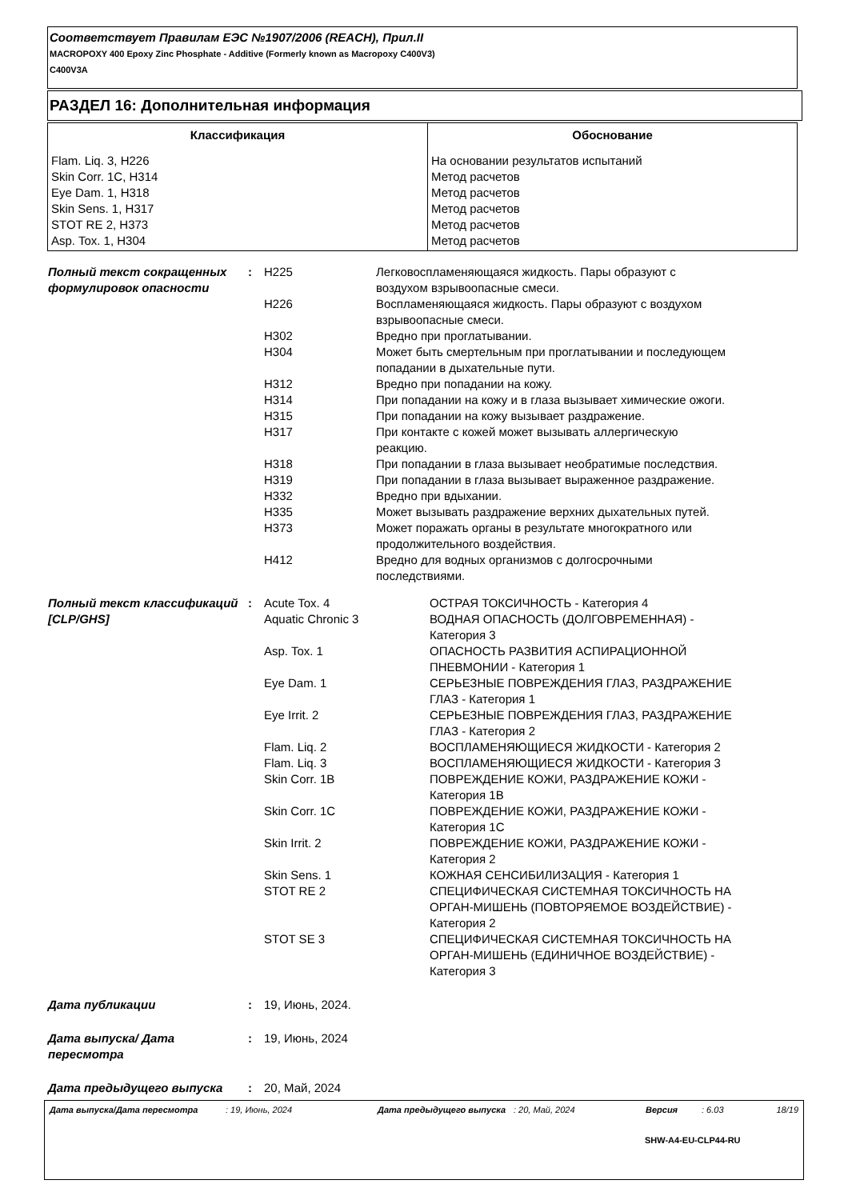Соответствует Правилам ЕЭС №1907/2006 (REACH), Прил.II
MACROPOXY 400 Epoxy Zinc Phosphate - Additive (Formerly known as Macropoxy C400V3)
C400V3A
РАЗДЕЛ 16: Дополнительная информация
| Классификация | Обоснование |
| --- | --- |
| Flam. Liq. 3, H226 Skin Corr. 1C, H314 Eye Dam. 1, H318 Skin Sens. 1, H317 STOT RE 2, H373 Asp. Tox. 1, H304 | На основании результатов испытаний Метод расчетов Метод расчетов Метод расчетов Метод расчетов Метод расчетов |
Полный текст сокращенных формулировок опасности
:
| H225 | Легковоспламеняющаяся жидкость. Пары образуют с воздухом взрывоопасные смеси. |
| H226 | Воспламеняющаяся жидкость. Пары образуют с воздухом взрывоопасные смеси. |
| H302 | Вредно при проглатывании. |
| H304 | Может быть смертельным при проглатывании и последующем попадании в дыхательные пути. |
| H312 | Вредно при попадании на кожу. |
| H314 | При попадании на кожу и в глаза вызывает химические ожоги. |
| H315 | При попадании на кожу вызывает раздражение. |
| H317 | При контакте с кожей может вызывать аллергическую реакцию. |
| H318 | При попадании в глаза вызывает необратимые последствия. |
| H319 | При попадании в глаза вызывает выраженное раздражение. |
| H332 | Вредно при вдыхании. |
| H335 | Может вызывать раздражение верхних дыхательных путей. |
| H373 | Может поражать органы в результате многократного или продолжительного воздействия. |
| H412 | Вредно для водных организмов с долгосрочными последствиями. |
Полный текст классификаций [CLP/GHS]
:
| Acute Tox. 4 | ОСТРАЯ ТОКСИЧНОСТЬ - Категория 4 |
| Aquatic Chronic 3 | ВОДНАЯ ОПАСНОСТЬ (ДОЛГОВРЕМЕННАЯ) - Категория 3 |
| Asp. Tox. 1 | ОПАСНОСТЬ РАЗВИТИЯ АСПИРАЦИОННОЙ ПНЕВМОНИИ - Категория 1 |
| Eye Dam. 1 | СЕРЬЕЗНЫЕ ПОВРЕЖДЕНИЯ ГЛАЗ, РАЗДРАЖЕНИЕ ГЛАЗ - Категория 1 |
| Eye Irrit. 2 | СЕРЬЕЗНЫЕ ПОВРЕЖДЕНИЯ ГЛАЗ, РАЗДРАЖЕНИЕ ГЛАЗ - Категория 2 |
| Flam. Liq. 2 | ВОСПЛАМЕНЯЮЩИЕСЯ ЖИДКОСТИ - Категория 2 |
| Flam. Liq. 3 | ВОСПЛАМЕНЯЮЩИЕСЯ ЖИДКОСТИ - Категория 3 |
| Skin Corr. 1B | ПОВРЕЖДЕНИЕ КОЖИ, РАЗДРАЖЕНИЕ КОЖИ - Категория 1B |
| Skin Corr. 1C | ПОВРЕЖДЕНИЕ КОЖИ, РАЗДРАЖЕНИЕ КОЖИ - Категория 1C |
| Skin Irrit. 2 | ПОВРЕЖДЕНИЕ КОЖИ, РАЗДРАЖЕНИЕ КОЖИ - Категория 2 |
| Skin Sens. 1 | КОЖНАЯ СЕНСИБИЛИЗАЦИЯ - Категория 1 |
| STOT RE 2 | СПЕЦИФИЧЕСКАЯ СИСТЕМНАЯ ТОКСИЧНОСТЬ НА ОРГАН-МИШЕНЬ (ПОВТОРЯЕМОЕ ВОЗДЕЙСТВИЕ) - Категория 2 |
| STOT SE 3 | СПЕЦИФИЧЕСКАЯ СИСТЕМНАЯ ТОКСИЧНОСТЬ НА ОРГАН-МИШЕНЬ (ЕДИНИЧНОЕ ВОЗДЕЙСТВИЕ) - Категория 3 |
Дата публикации : 19, Июнь, 2024.
Дата выпуска/ Дата пересмотра
: 19, Июнь, 2024
Дата предыдущего выпуска : 20, Май, 2024
| Дата выпуска/Дата пересмотра | : 19, Июнь, 2024 | Дата предыдущего выпуска | : 20, Май, 2024 | Версия | : 6.03 | 18/19 |
SHW-A4-EU-CLP44-RU